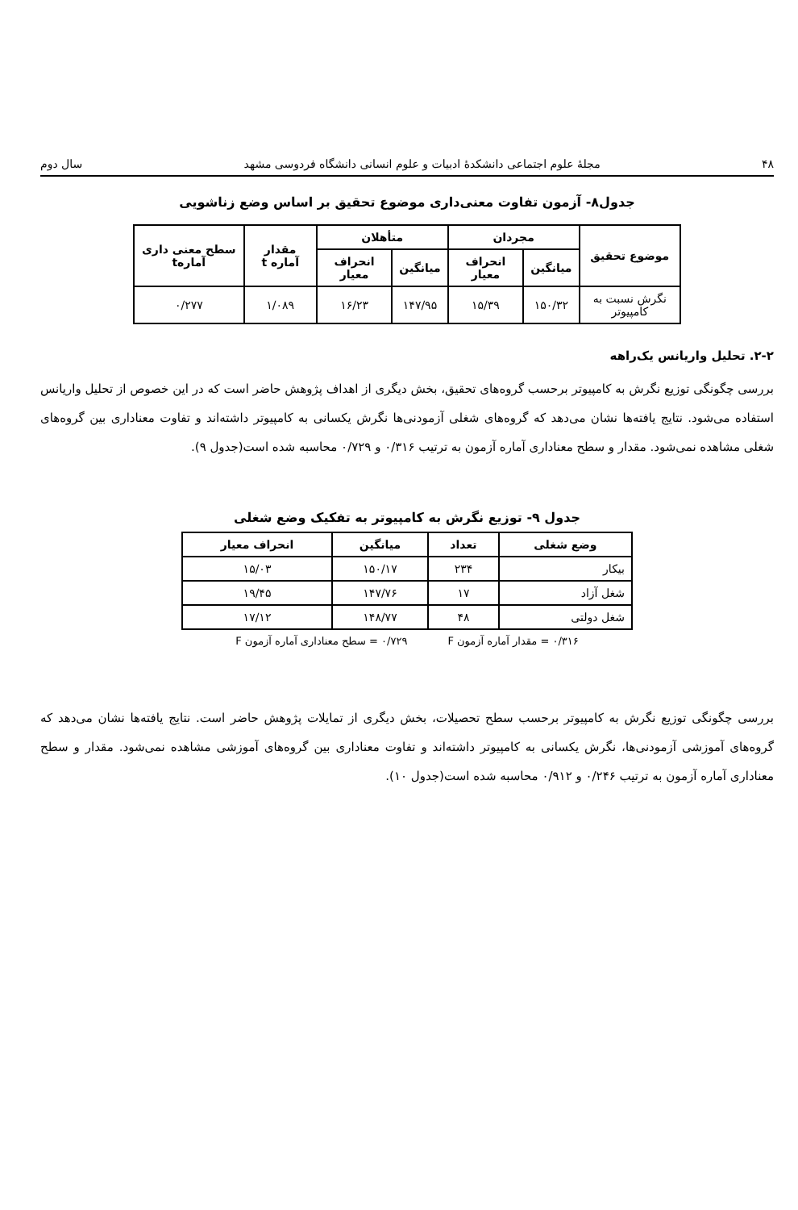۴۸ مجلهٔ علوم اجتماعی دانشکدهٔ ادبیات و علوم انسانی دانشگاه فردوسی مشهد سال دوم
جدول۸- آزمون تفاوت معنی‌داری موضوع تحقیق بر اساس وضع زناشویی
| موضوع تحقیق | مجردان | | متأهلان | | مقدار آماره t | سطح معنی داری آمارهt |
| --- | --- | --- | --- | --- | --- | --- |
| | میانگین | انحراف معیار | میانگین | انحراف معیار | | |
| نگرش نسبت به کامپیوتر | ۱۵۰/۳۲ | ۱۵/۳۹ | ۱۴۷/۹۵ | ۱۶/۲۳ | ۱/۰۸۹ | ۰/۲۷۷ |
۲-۲. تحلیل واریانس یک‌راهه
بررسی چگونگی توزیع نگرش به کامپیوتر برحسب گروه‌های تحقیق، بخش دیگری از اهداف پژوهش حاضر است که در این خصوص از تحلیل واریانس استفاده می‌شود. نتایج یافته‌ها نشان می‌دهد که گروه‌های شغلی آزمودنی‌ها نگرش یکسانی به کامپیوتر داشته‌اند و تفاوت معناداری بین گروه‌های شغلی مشاهده نمی‌شود. مقدار و سطح معناداری آماره آزمون به ترتیب ۰/۳۱۶ و ۰/۷۲۹ محاسبه شده است(جدول ۹).
جدول ۹- توزیع نگرش به کامپیوتر به تفکیک وضع شغلی
| وضع شغلی | تعداد | میانگین | انحراف معیار |
| --- | --- | --- | --- |
| بیکار | ۲۳۴ | ۱۵۰/۱۷ | ۱۵/۰۳ |
| شغل آزاد | ۱۷ | ۱۴۷/۷۶ | ۱۹/۴۵ |
| شغل دولتی | ۴۸ | ۱۴۸/۷۷ | ۱۷/۱۲ |
۰/۳۱۶ = مقدار آماره آزمون F ۰/۷۲۹ = سطح معناداری آماره آزمون F
بررسی چگونگی توزیع نگرش به کامپیوتر برحسب سطح تحصیلات، بخش دیگری از تمایلات پژوهش حاضر است. نتایج یافته‌ها نشان می‌دهد که گروه‌های آموزشی آزمودنی‌ها، نگرش یکسانی به کامپیوتر داشته‌اند و تفاوت معناداری بین گروه‌های آموزشی مشاهده نمی‌شود. مقدار و سطح معناداری آماره آزمون به ترتیب ۰/۲۴۶ و ۰/۹۱۲ محاسبه شده است(جدول ۱۰).